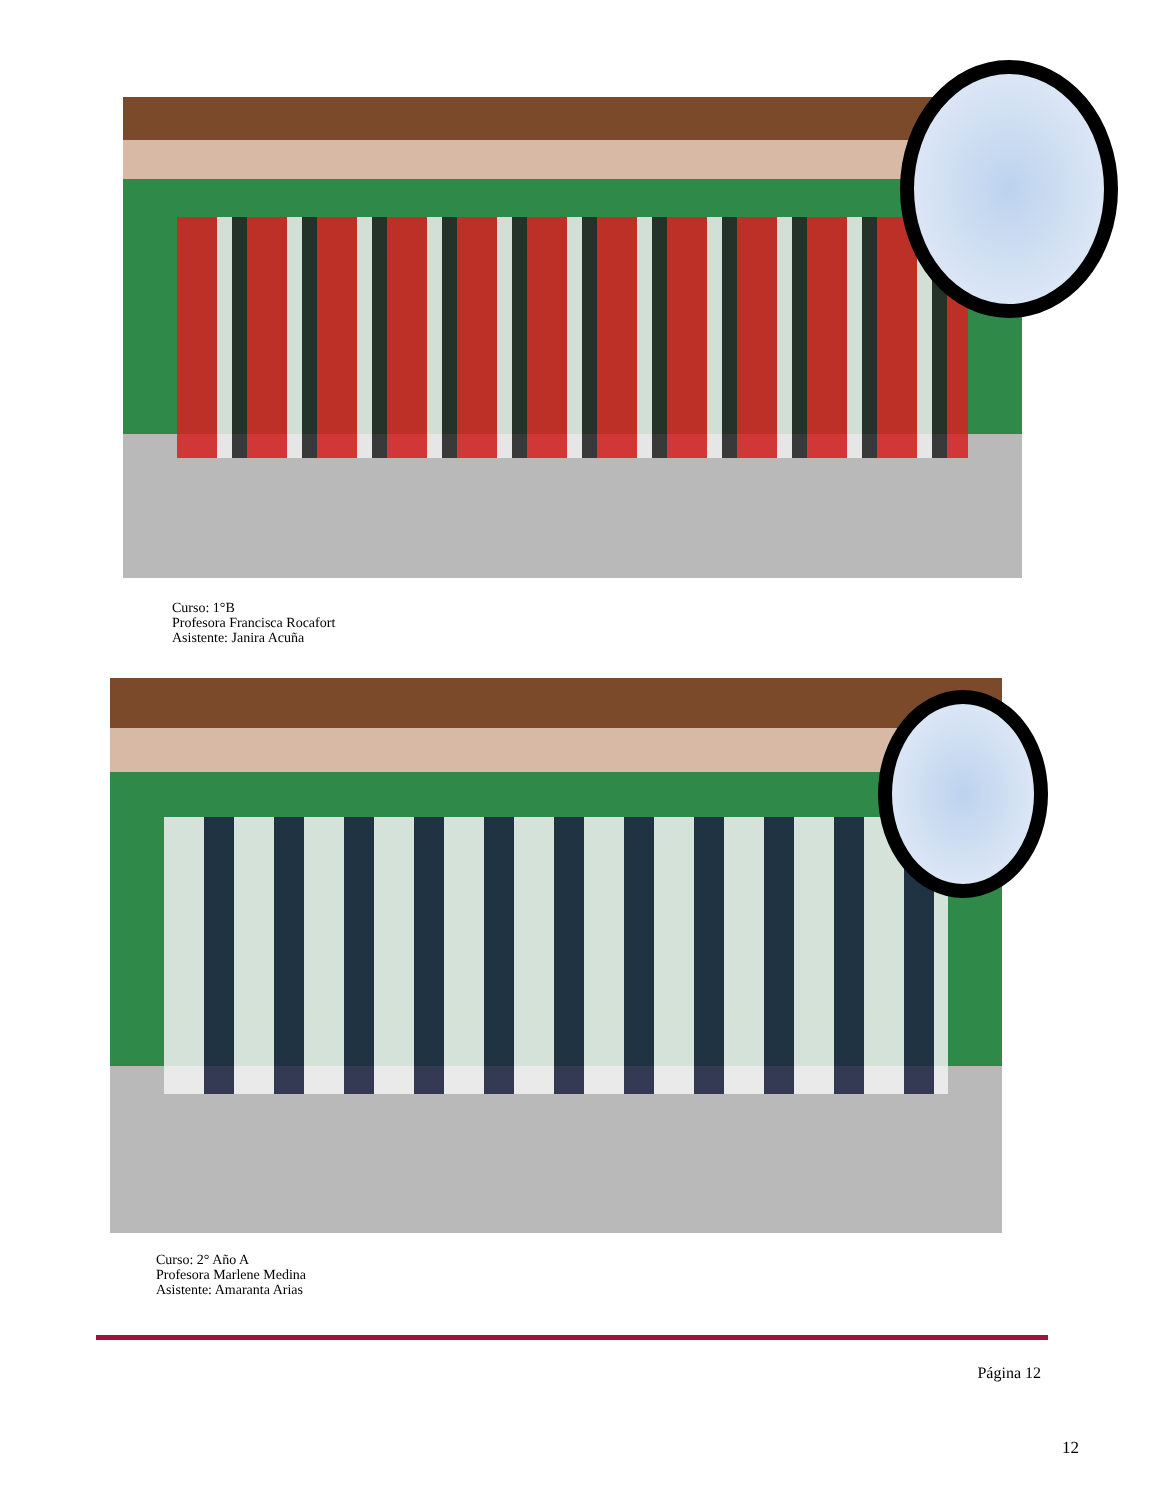Curso: 1°B
Profesora Francisca Rocafort
Asistente: Janira Acuña
Curso: 2° Año A
Profesora Marlene Medina
Asistente: Amaranta Arias
Página 12
12